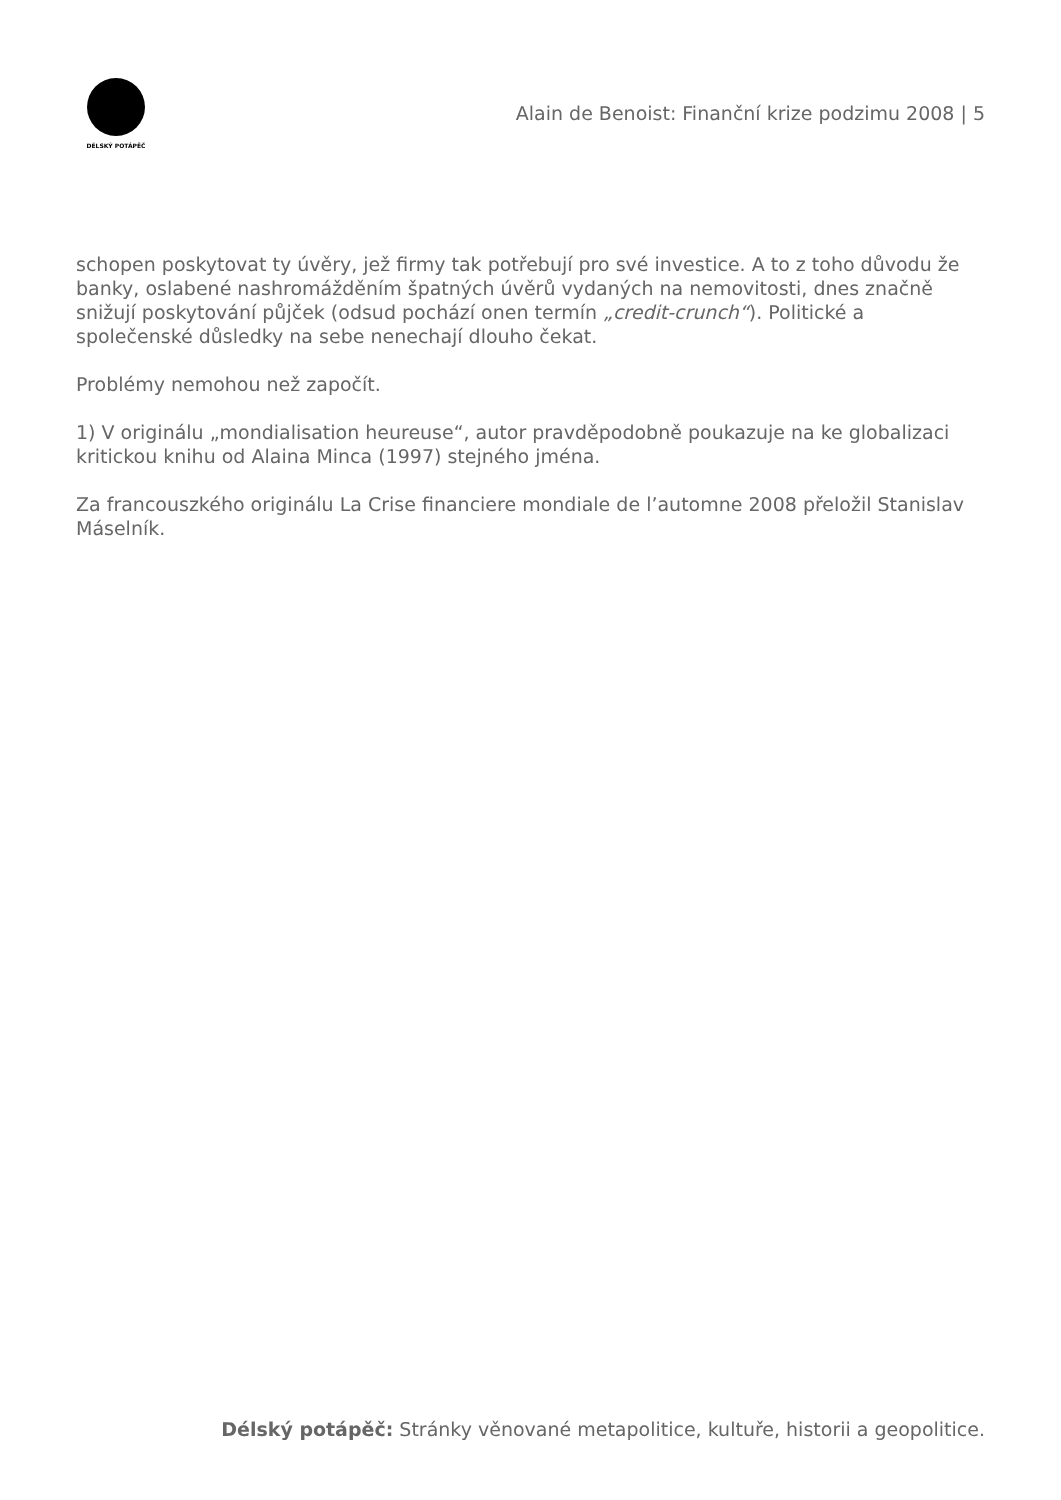DÉLSKÝ POTÁPĚČ
Alain de Benoist: Finanční krize podzimu 2008 | 5
schopen poskytovat ty úvěry, jež firmy tak potřebují pro své investice. A to z toho důvodu že banky, oslabené nashromážděním špatných úvěrů vydaných na nemovitosti, dnes značně snižují poskytování půjček (odsud pochází onen termín „credit-crunch“). Politické a společenské důsledky na sebe nenechají dlouho čekat.
Problémy nemohou než započít.
1) V originálu „mondialisation heureuse“, autor pravděpodobně poukazuje na ke globalizaci kritickou knihu od Alaina Minca (1997) stejného jména.
Za francouszkého originálu La Crise financiere mondiale de l’automne 2008 přeložil Stanislav Máselník.
Délský potápěč: Stránky věnované metapolitice, kultuře, historii a geopolitice.